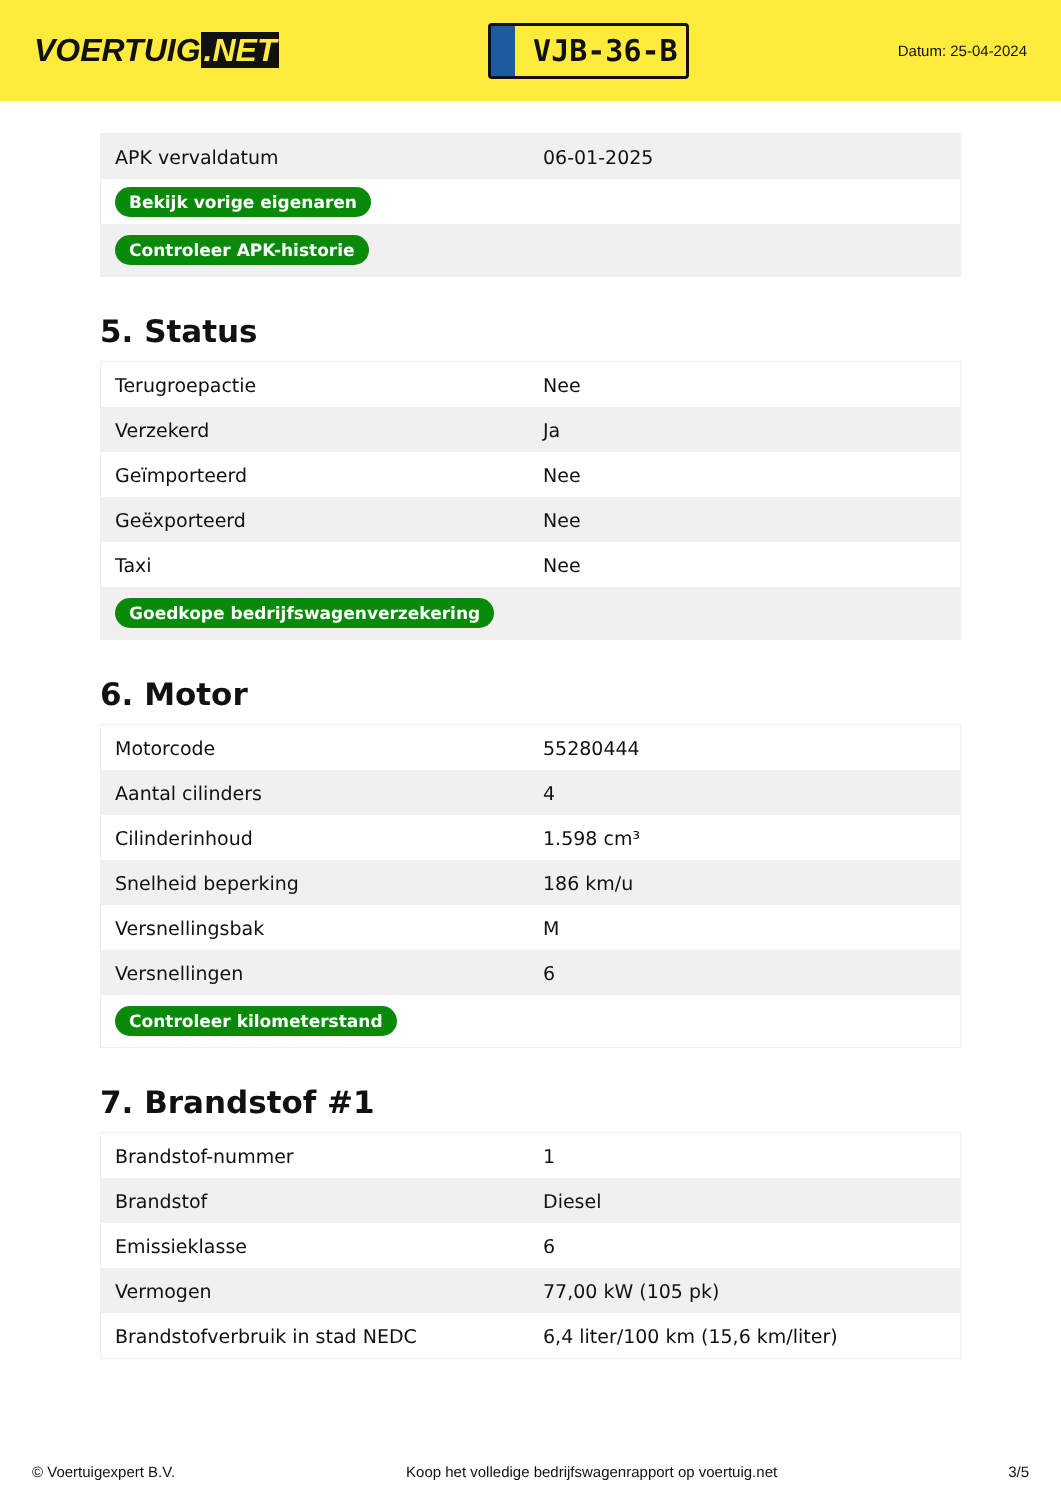VOERTUIG.NET
VJB-36-B
Datum: 25-04-2024
| APK vervaldatum | 06-01-2025 |
| Bekijk vorige eigenaren | |
| Controleer APK-historie | |
5. Status
| Terugroepactie | Nee |
| Verzekerd | Ja |
| Geïmporteerd | Nee |
| Geëxporteerd | Nee |
| Taxi | Nee |
| Goedkope bedrijfswagenverzekering | |
6. Motor
| Motorcode | 55280444 |
| Aantal cilinders | 4 |
| Cilinderinhoud | 1.598 cm³ |
| Snelheid beperking | 186 km/u |
| Versnellingsbak | M |
| Versnellingen | 6 |
| Controleer kilometerstand | |
7. Brandstof #1
| Brandstof-nummer | 1 |
| Brandstof | Diesel |
| Emissieklasse | 6 |
| Vermogen | 77,00 kW (105 pk) |
| Brandstofverbruik in stad NEDC | 6,4 liter/100 km (15,6 km/liter) |
© Voertuigexpert B.V. Koop het volledige bedrijfswagenrapport op voertuig.net 3/5